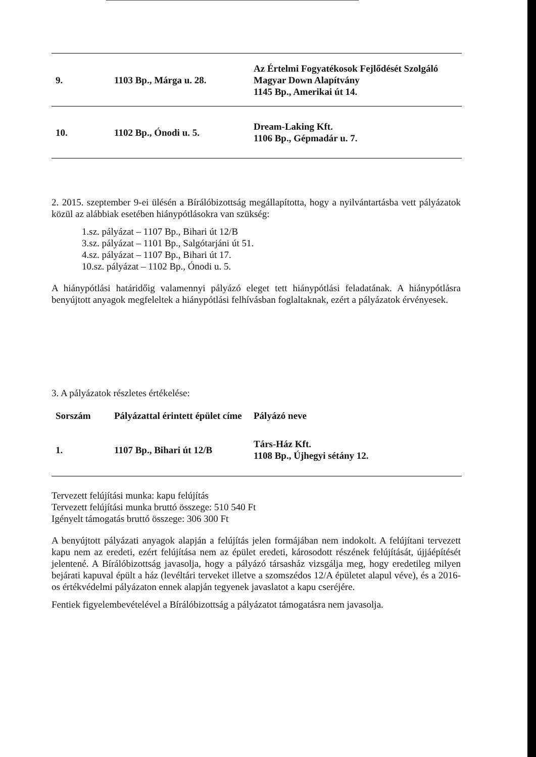| 9. | 1103 Bp., Márga u. 28. | Az Értelmi Fogyatékosok Fejlődését Szolgáló Magyar Down Alapítvány 1145 Bp., Amerikai út 14. |
| 10. | 1102 Bp., Ónodi u. 5. | Dream-Laking Kft. 1106 Bp., Gépmadár u. 7. |
2. 2015. szeptember 9-ei ülésén a Bírálóbizottság megállapította, hogy a nyilvántartásba vett pályázatok közül az alábbiak esetében hiánypótlásokra van szükség:
1.sz. pályázat – 1107 Bp., Bihari út 12/B
3.sz. pályázat – 1101 Bp., Salgótarjáni út 51.
4.sz. pályázat – 1107 Bp., Bihari út 17.
10.sz. pályázat – 1102 Bp., Ónodi u. 5.
A hiánypótlási határidőig valamennyi pályázó eleget tett hiánypótlási feladatának. A hiánypótlásra benyújtott anyagok megfeleltek a hiánypótlási felhívásban foglaltaknak, ezért a pályázatok érvényesek.
3. A pályázatok részletes értékelése:
| Sorszám | Pályázattal érintett épület címe | Pályázó neve |
| --- | --- | --- |
| 1. | 1107 Bp., Bihari út 12/B | Társ-Ház Kft. 1108 Bp., Újhegyi sétány 12. |
Tervezett felújítási munka: kapu felújítás
Tervezett felújítási munka bruttó összege: 510 540 Ft
Igényelt támogatás bruttó összege: 306 300 Ft
A benyújtott pályázati anyagok alapján a felújítás jelen formájában nem indokolt. A felújítani tervezett kapu nem az eredeti, ezért felújítása nem az épület eredeti, károsodott részének felújítását, újjáépítését jelentené. A Bírálóbizottság javasolja, hogy a pályázó társasház vizsgálja meg, hogy eredetileg milyen bejárati kapuval épült a ház (levéltári terveket illetve a szomszédos 12/A épületet alapul véve), és a 2016-os értékvédelmi pályázaton ennek alapján tegyenek javaslatot a kapu cseréjére.
Fentiek figyelembevételével a Bírálóbizottság a pályázatot támogatásra nem javasolja.